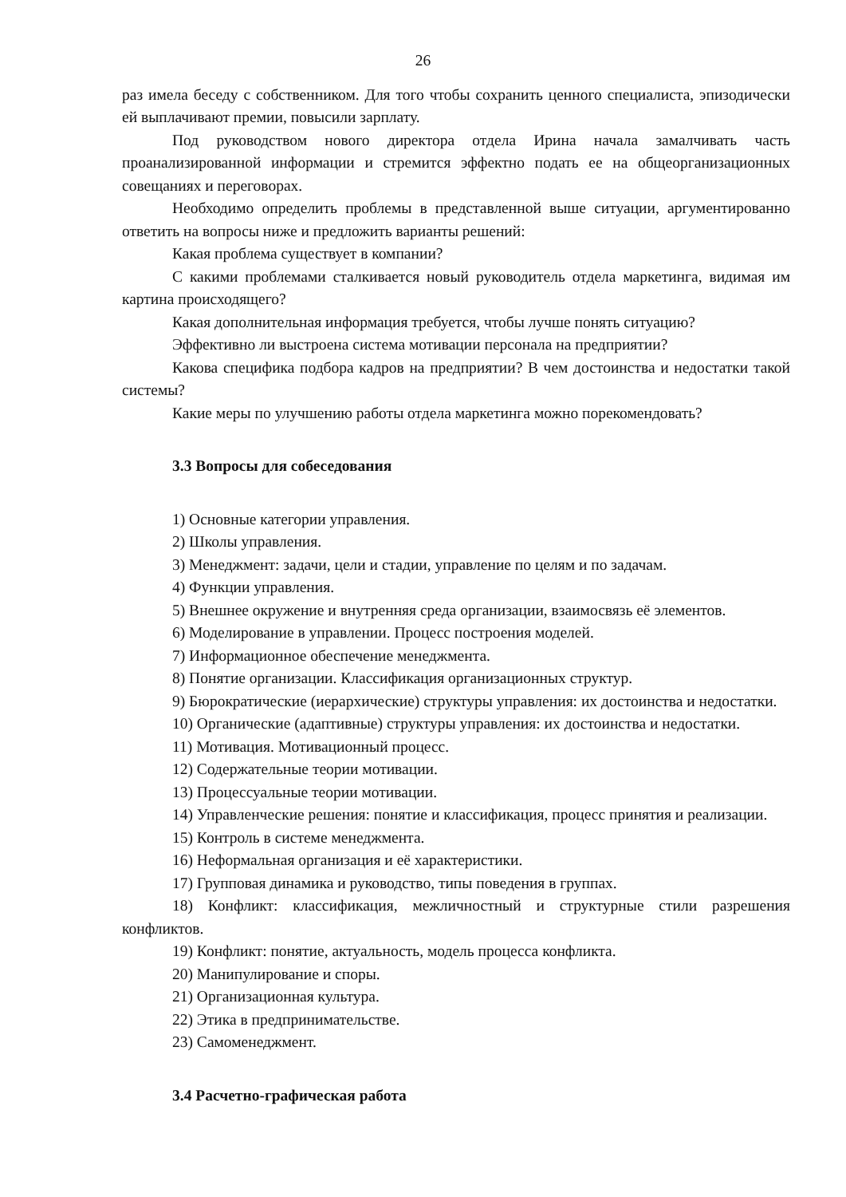26
раз имела беседу с собственником. Для того чтобы сохранить ценного специалиста, эпизодически ей выплачивают премии, повысили зарплату.
Под руководством нового директора отдела Ирина начала замалчивать часть проанализированной информации и стремится эффектно подать ее на общеорганизационных совещаниях и переговорах.
Необходимо определить проблемы в представленной выше ситуации, аргументированно ответить на вопросы ниже и предложить варианты решений:
Какая проблема существует в компании?
С какими проблемами сталкивается новый руководитель отдела маркетинга, видимая им картина происходящего?
Какая дополнительная информация требуется, чтобы лучше понять ситуацию?
Эффективно ли выстроена система мотивации персонала на предприятии?
Какова специфика подбора кадров на предприятии? В чем достоинства и недостатки такой системы?
Какие меры по улучшению работы отдела маркетинга можно порекомендовать?
3.3 Вопросы для собеседования
1) Основные категории управления.
2) Школы управления.
3) Менеджмент: задачи, цели и стадии, управление по целям и по задачам.
4) Функции управления.
5) Внешнее окружение и внутренняя среда организации, взаимосвязь её элементов.
6) Моделирование в управлении. Процесс построения моделей.
7) Информационное обеспечение менеджмента.
8) Понятие организации. Классификация организационных структур.
9) Бюрократические (иерархические) структуры управления: их достоинства и недостатки.
10) Органические (адаптивные) структуры управления: их достоинства и недостатки.
11) Мотивация. Мотивационный процесс.
12) Содержательные теории мотивации.
13) Процессуальные теории мотивации.
14) Управленческие решения: понятие и классификация, процесс принятия и реализации.
15) Контроль в системе менеджмента.
16) Неформальная организация и её характеристики.
17) Групповая динамика и руководство, типы поведения в группах.
18) Конфликт: классификация, межличностный и структурные стили разрешения конфликтов.
19) Конфликт: понятие, актуальность, модель процесса конфликта.
20) Манипулирование и споры.
21) Организационная культура.
22) Этика в предпринимательстве.
23) Самоменеджмент.
3.4 Расчетно-графическая работа